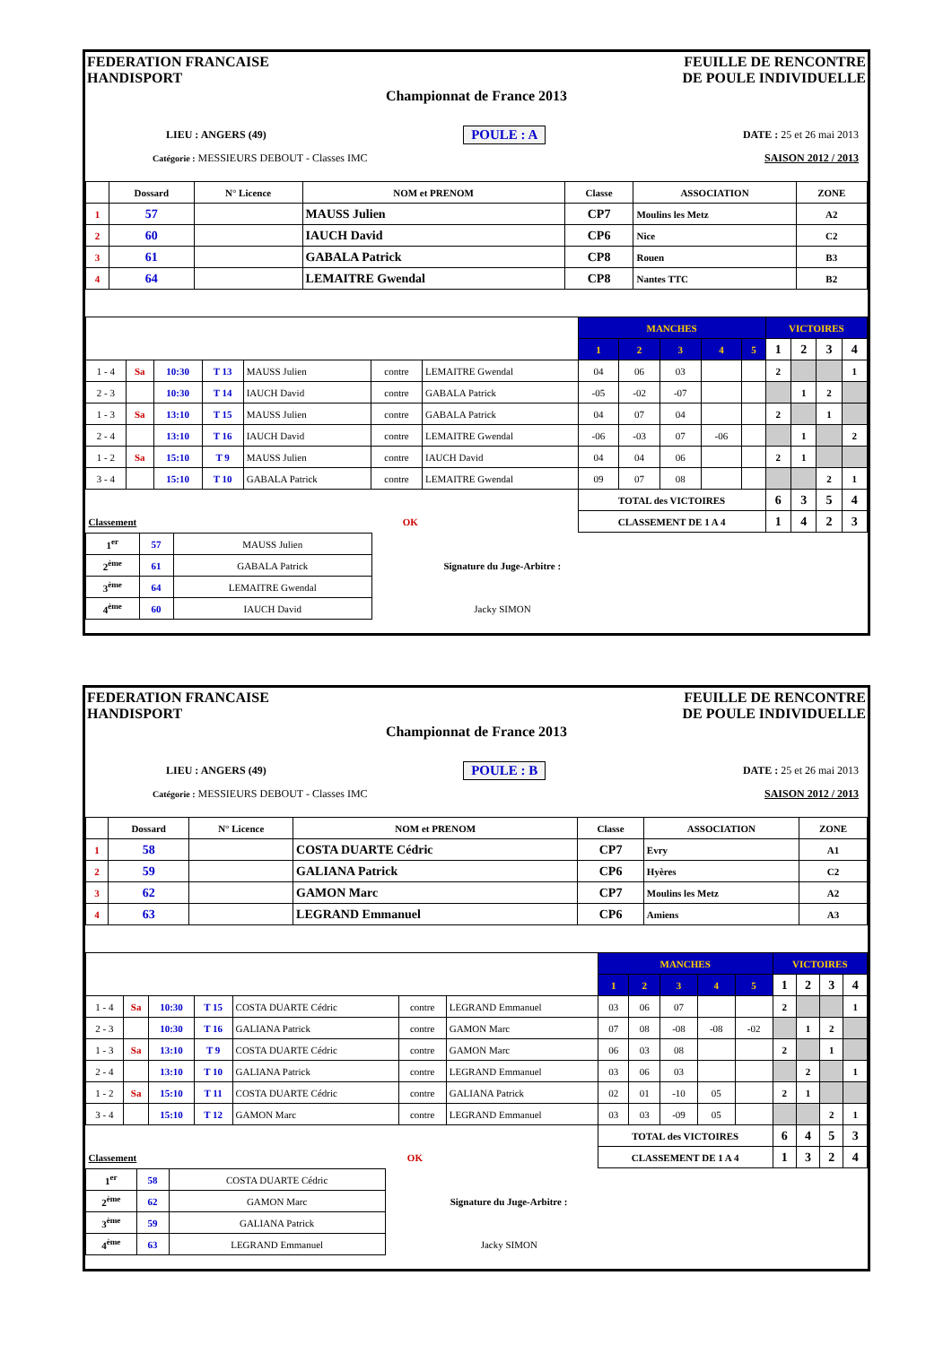FEDERATION FRANCAISE
HANDISPORT
FEUILLE DE RENCONTRE
DE POULE INDIVIDUELLE
Championnat de France 2013
LIEU : ANGERS (49) POULE : A DATE : 25 et 26 mai 2013
Catégorie : MESSIEURS DEBOUT - Classes IMC SAISON 2012 / 2013
| | Dossard | N° Licence | NOM et PRENOM | Classe | ASSOCIATION | ZONE |
| --- | --- | --- | --- | --- | --- | --- |
| 1 | 57 | | MAUSS Julien | CP7 | Moulins les Metz | A2 |
| 2 | 60 | | IAUCH David | CP6 | Nice | C2 |
| 3 | 61 | | GABALA Patrick | CP8 | Rouen | B3 |
| 4 | 64 | | LEMAITRE Gwendal | CP8 | Nantes TTC | B2 |
| | | | | | | | MANCHES | | | | | VICTOIRES | | | |
| --- | --- | --- | --- | --- | --- | --- | --- | --- | --- | --- | --- | --- | --- | --- | --- |
| | | | | | | | 1 | 2 | 3 | 4 | 5 | 1 | 2 | 3 | 4 |
| 1 - 4 | Sa | 10:30 | T 13 | MAUSS Julien | contre | LEMAITRE Gwendal | 04 | 06 | 03 | | | 2 | | | 1 |
| 2 - 3 | | 10:30 | T 14 | IAUCH David | contre | GABALA Patrick | -05 | -02 | -07 | | | | 1 | 2 | |
| 1 - 3 | Sa | 13:10 | T 15 | MAUSS Julien | contre | GABALA Patrick | 04 | 07 | 04 | | | 2 | | 1 | |
| 2 - 4 | | 13:10 | T 16 | IAUCH David | contre | LEMAITRE Gwendal | -06 | -03 | 07 | -06 | | | 1 | | 2 |
| 1 - 2 | Sa | 15:10 | T 9 | MAUSS Julien | contre | IAUCH David | 04 | 04 | 06 | | | 2 | 1 | | |
| 3 - 4 | | 15:10 | T 10 | GABALA Patrick | contre | LEMAITRE Gwendal | 09 | 07 | 08 | | | | | 2 | 1 |
| | | | | | | | TOTAL des VICTOIRES | | | | | 6 | 3 | 5 | 4 |
| Classement | | | | OK | | | CLASSEMENT DE 1 A 4 | | | | | 1 | 4 | 2 | 3 |
| 1<sup>er</sup> | 57 | MAUSS Julien | |
| 2<sup>ème</sup> | 61 | GABALA Patrick | Signature du Juge-Arbitre : |
| 3<sup>ème</sup> | 64 | LEMAITRE Gwendal | |
| 4<sup>ème</sup> | 60 | IAUCH David | Jacky SIMON |
FEDERATION FRANCAISE
HANDISPORT
FEUILLE DE RENCONTRE
DE POULE INDIVIDUELLE
Championnat de France 2013
LIEU : ANGERS (49) POULE : B DATE : 25 et 26 mai 2013
Catégorie : MESSIEURS DEBOUT - Classes IMC SAISON 2012 / 2013
| | Dossard | N° Licence | NOM et PRENOM | Classe | ASSOCIATION | ZONE |
| --- | --- | --- | --- | --- | --- | --- |
| 1 | 58 | | COSTA DUARTE Cédric | CP7 | Evry | A1 |
| 2 | 59 | | GALIANA Patrick | CP6 | Hyères | C2 |
| 3 | 62 | | GAMON Marc | CP7 | Moulins les Metz | A2 |
| 4 | 63 | | LEGRAND Emmanuel | CP6 | Amiens | A3 |
| | | | | | | | MANCHES | | | | | VICTOIRES | | | |
| --- | --- | --- | --- | --- | --- | --- | --- | --- | --- | --- | --- | --- | --- | --- | --- |
| | | | | | | | 1 | 2 | 3 | 4 | 5 | 1 | 2 | 3 | 4 |
| 1 - 4 | Sa | 10:30 | T 15 | COSTA DUARTE Cédric | contre | LEGRAND Emmanuel | 03 | 06 | 07 | | | 2 | | | 1 |
| 2 - 3 | | 10:30 | T 16 | GALIANA Patrick | contre | GAMON Marc | 07 | 08 | -08 | -08 | -02 | | 1 | 2 | |
| 1 - 3 | Sa | 13:10 | T 9 | COSTA DUARTE Cédric | contre | GAMON Marc | 06 | 03 | 08 | | | 2 | | 1 | |
| 2 - 4 | | 13:10 | T 10 | GALIANA Patrick | contre | LEGRAND Emmanuel | 03 | 06 | 03 | | | | 2 | | 1 |
| 1 - 2 | Sa | 15:10 | T 11 | COSTA DUARTE Cédric | contre | GALIANA Patrick | 02 | 01 | -10 | 05 | | 2 | 1 | | |
| 3 - 4 | | 15:10 | T 12 | GAMON Marc | contre | LEGRAND Emmanuel | 03 | 03 | -09 | 05 | | | | 2 | 1 |
| | | | | | | | TOTAL des VICTOIRES | | | | | 6 | 4 | 5 | 3 |
| Classement | | | | OK | | | CLASSEMENT DE 1 A 4 | | | | | 1 | 3 | 2 | 4 |
| 1<sup>er</sup> | 58 | COSTA DUARTE Cédric | |
| 2<sup>ème</sup> | 62 | GAMON Marc | Signature du Juge-Arbitre : |
| 3<sup>ème</sup> | 59 | GALIANA Patrick | |
| 4<sup>ème</sup> | 63 | LEGRAND Emmanuel | Jacky SIMON |